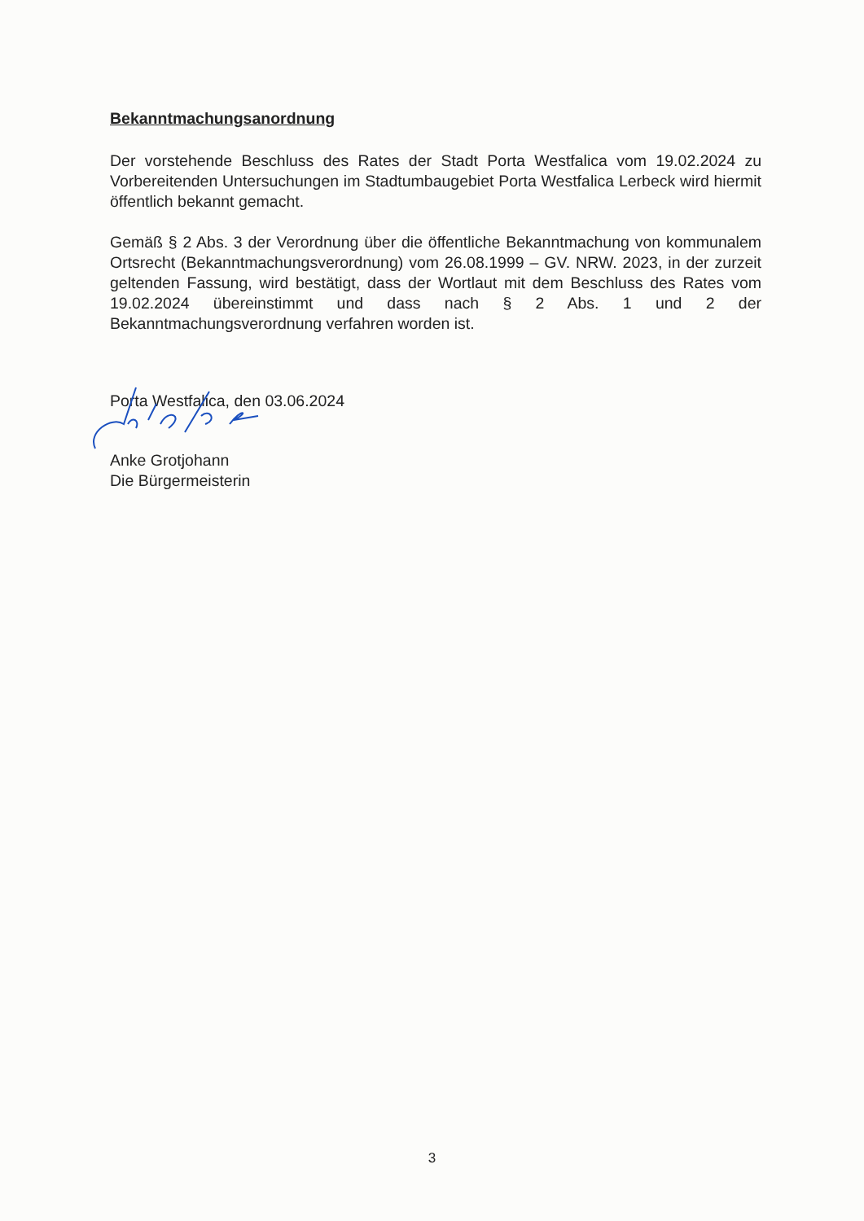Bekanntmachungsanordnung
Der vorstehende Beschluss des Rates der Stadt Porta Westfalica vom 19.02.2024 zu Vorbereitenden Untersuchungen im Stadtumbaugebiet Porta Westfalica Lerbeck wird hiermit öffentlich bekannt gemacht.
Gemäß § 2 Abs. 3 der Verordnung über die öffentliche Bekanntmachung von kommunalem Ortsrecht (Bekanntmachungsverordnung) vom 26.08.1999 – GV. NRW. 2023, in der zurzeit geltenden Fassung, wird bestätigt, dass der Wortlaut mit dem Beschluss des Rates vom 19.02.2024 übereinstimmt und dass nach § 2 Abs. 1 und 2 der Bekanntmachungsverordnung verfahren worden ist.
Porta Westfalica, den 03.06.2024
Anke Grotjohann
Die Bürgermeisterin
3